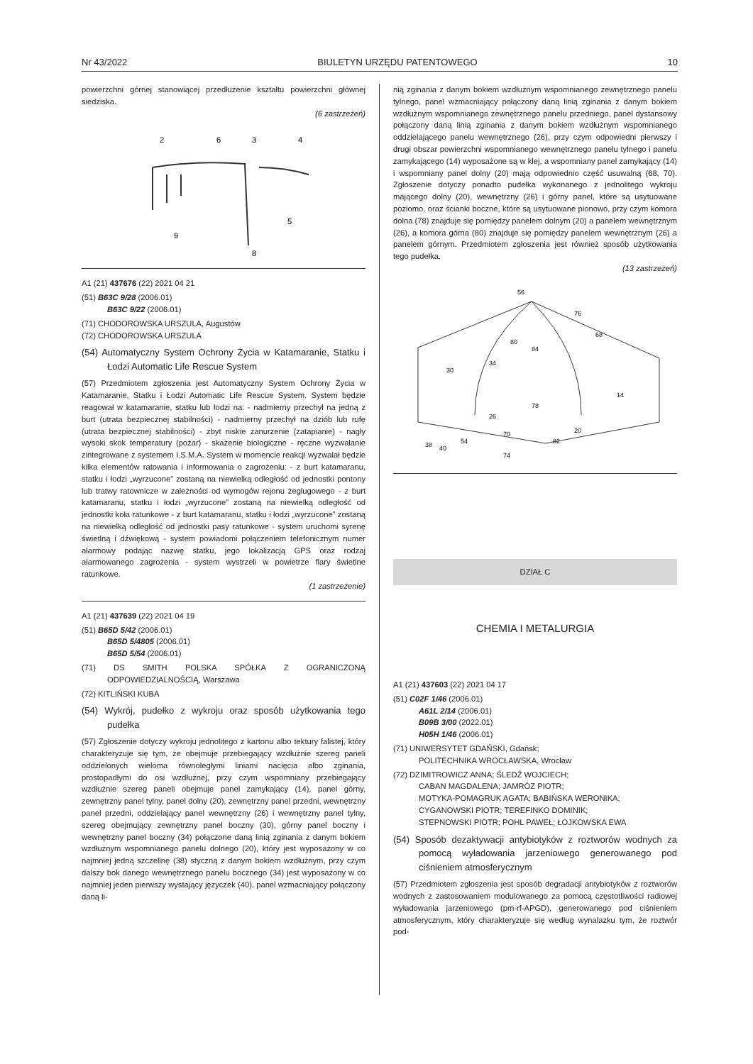Nr 43/2022 BIULETYN URZĘDU PATENTOWEGO 10
powierzchni górnej stanowiącej przedłużenie kształtu powierzchni głównej siedziska.
(6 zastrzeżeń)
2
6
3
4
5
9
8
A1 (21) 437676 (22) 2021 04 21
(51) B63C 9/28 (2006.01)
B63C 9/22 (2006.01)
(71) CHODOROWSKA URSZULA, Augustów
(72) CHODOROWSKA URSZULA
(54) Automatyczny System Ochrony Życia w Katamaranie, Statku i Łodzi Automatic Life Rescue System
(57) Przedmiotem zgłoszenia jest Automatyczny System Ochrony Życia w Katamaranie, Statku i Łodzi Automatic Life Rescue System. System będzie reagował w katamaranie, statku lub łodzi na: - nadmierny przechył na jedną z burt (utrata bezpiecznej stabilności) - nadmierny przechył na dziób lub rufę (utrata bezpiecznej stabilności) - zbyt niskie zanurzenie (zatapianie) - nagły wysoki skok temperatury (pożar) - skażenie biologiczne - ręczne wyzwalanie zintegrowane z systemem I.S.M.A. System w momencie reakcji wyzwalał będzie kilka elementów ratowania i informowania o zagrożeniu: - z burt katamaranu, statku i łodzi „wyrzucone” zostaną na niewielką odległość od jednostki pontony lub tratwy ratownicze w zależności od wymogów rejonu żeglugowego - z burt katamaranu, statku i łodzi „wyrzucone” zostaną na niewielką odległość od jednostki koła ratunkowe - z burt katamaranu, statku i łodzi „wyrzucone” zostaną na niewielką odległość od jednostki pasy ratunkowe - system uruchomi syrenę świetlną i dźwiękową - system powiadomi połączeniem telefonicznym numer alarmowy podając nazwę statku, jego lokalizacją GPS oraz rodzaj alarmowanego zagrożenia - system wystrzeli w powietrze flary świetlne ratunkowe.
(1 zastrzeżenie)
A1 (21) 437639 (22) 2021 04 19
(51) B65D 5/42 (2006.01)
B65D 5/4805 (2006.01)
B65D 5/54 (2006.01)
(71) DS SMITH POLSKA SPÓŁKA Z OGRANICZONĄ ODPOWIEDZIALNOŚCIĄ, Warszawa
(72) KITLIŃSKI KUBA
(54) Wykrój, pudełko z wykroju oraz sposób użytkowania tego pudełka
(57) Zgłoszenie dotyczy wykroju jednolitego z kartonu albo tektury falistej, który charakteryzuje się tym, że obejmuje przebiegający wzdłużnie szereg paneli oddzielonych wieloma równoległymi liniami nacięcia albo zginania, prostopadłymi do osi wzdłużnej, przy czym wspomniany przebiegający wzdłużnie szereg paneli obejmuje panel zamykający (14), panel górny, zewnętrzny panel tylny, panel dolny (20), zewnętrzny panel przedni, wewnętrzny panel przedni, oddzielający panel wewnętrzny (26) i wewnętrzny panel tylny, szereg obejmujący zewnętrzny panel boczny (30), górny panel boczny i wewnętrzny panel boczny (34) połączone daną linią zginania z danym bokiem wzdłużnym wspomnianego panelu dolnego (20), który jest wyposażony w co najmniej jedną szczelinę (38) styczną z danym bokiem wzdłużnym, przy czym dalszy bok danego wewnętrznego panelu bocznego (34) jest wyposażony w co najmniej jeden pierwszy wystający języczek (40), panel wzmacniający połączony daną li-
nią zginania z danym bokiem wzdłużnym wspomnianego zewnętrznego panelu tylnego, panel wzmacniający połączony daną linią zginania z danym bokiem wzdłużnym wspomnianego zewnętrznego panelu przedniego, panel dystansowy połączony daną linią zginania z danym bokiem wzdłużnym wspomnianego oddzielającego panelu wewnętrznego (26), przy czym odpowiedni pierwszy i drugi obszar powierzchni wspomnianego wewnętrznego panelu tylnego i panelu zamykającego (14) wyposażone są w klej, a wspomniany panel zamykający (14) i wspomniany panel dolny (20) mają odpowiednio część usuwalną (68, 70). Zgłoszenie dotyczy ponadto pudełka wykonanego z jednolitego wykroju mającego dolny (20), wewnętrzny (26) i górny panel, które są usytuowane poziomo, oraz ścianki boczne, które są usytuowane pionowo, przy czym komora dolna (78) znajduje się pomiędzy panelem dolnym (20) a panelem wewnętrznym (26), a komora górna (80) znajduje się pomiędzy panelem wewnętrznym (26) a panelem górnym. Przedmiotem zgłoszenia jest również sposób użytkowania tego pudełka.
(13 zastrzeżeń)
56
76
68
30
14
20
70
38
40
54
74
82
78
26
80
84
34
DZIAŁ C
CHEMIA I METALURGIA
A1 (21) 437603 (22) 2021 04 17
(51) C02F 1/46 (2006.01)
A61L 2/14 (2006.01)
B09B 3/00 (2022.01)
H05H 1/46 (2006.01)
(71) UNIWERSYTET GDAŃSKI, Gdańsk;
POLITECHNIKA WROCŁAWSKA, Wrocław
(72) DZIMITROWICZ ANNA; ŚLEDŹ WOJCIECH;
CABAN MAGDALENA; JAMRÓZ PIOTR;
MOTYKA-POMAGRUK AGATA; BABIŃSKA WERONIKA;
CYGANOWSKI PIOTR; TEREFINKO DOMINIK;
STEPNOWSKI PIOTR; POHL PAWEŁ; ŁOJKOWSKA EWA
(54) Sposób dezaktywacji antybiotyków z roztworów wodnych za pomocą wyładowania jarzeniowego generowanego pod ciśnieniem atmosferycznym
(57) Przedmiotem zgłoszenia jest sposób degradacji antybiotyków z roztworów wodnych z zastosowaniem modulowanego za pomocą częstotliwości radiowej wyładowania jarzeniowego (pm-rf-APGD), generowanego pod ciśnieniem atmosferycznym, który charakteryzuje się według wynalazku tym, że roztwór pod-